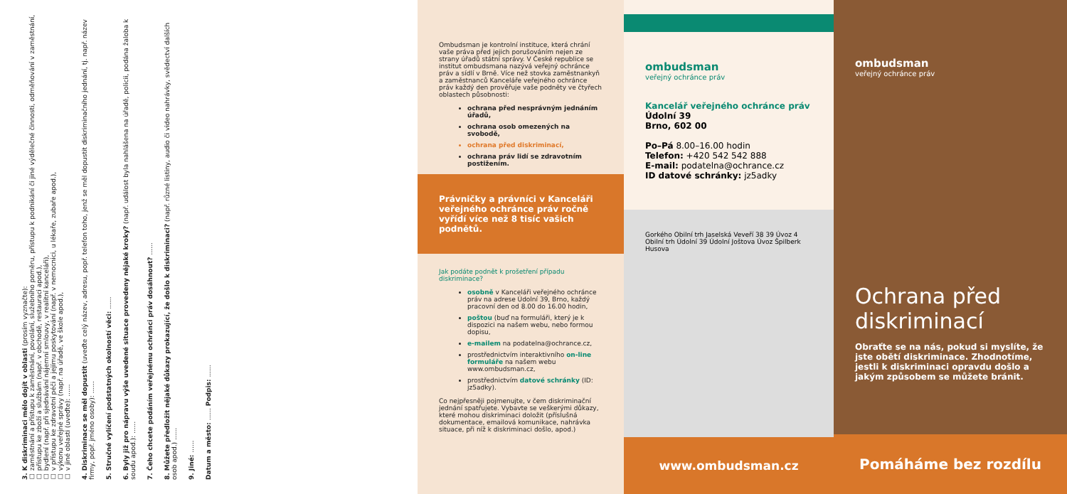3. K diskriminaci mělo dojít v oblasti (prosím vyznačte):
☐ zaměstnání a přístupu k zaměstnání, povolání, služebního poměru, přístupu k podnikání či jiné výdělečné činnosti, odměňování v zaměstnání,
☐ přístupu ke zboží a službám (např. v obchodě, restauraci apod.),
☐ bydlení (např. při sjednávání nájemní smlouvy, v realitní kanceláři),
☐ v přístupu ke zdravotní péči a jejímu poskytování (např. v nemocnici, u lékaře, zubaře apod.),
☐ výkonu veřejné správy (např. na úřadě, ve škole apod.),
☐ v jiné oblasti (uveďte): ......
4. Diskriminace se měl dopustit (uveďte celý název, adresu, popř. telefon toho, jenž se měl dopustit diskriminačního jednání, tj. např. název firmy, popř. jméno osoby): ......
5. Stručné vylíčení podstatných okolností věci: ......
6. Byly již pro nápravu výše uvedené situace provedeny nějaké kroky? (např. událost byla nahlášena na úřadě, policii, podána žaloba k soudu apod.): ......
7. Čeho chcete podáním veřejnému ochránci práv dosáhnout? ......
8. Můžete předložit nějaké důkazy prokazující, že došlo k diskriminaci? (např. různé listiny, audio či video nahrávky, svědectví dalších osob apod.) ......
9. Jiné: ......
Datum a město: ...... Podpis: ......
Ombudsman je kontrolní instituce, která chrání vaše práva před jejich porušováním nejen ze strany úřadů státní správy. V České republice se institut ombudsmana nazývá veřejný ochránce práv a sídlí v Brně. Více než stovka zaměstnankyň a zaměstnanců Kanceláře veřejného ochránce práv každý den prověřuje vaše podněty ve čtyřech oblastech působnosti:
ochrana před nesprávným jednáním úřadů,
ochrana osob omezených na svobodě,
ochrana před diskriminací,
ochrana práv lidí se zdravotním postižením.
Právničky a právníci v Kanceláři veřejného ochránce práv ročně vyřídí více než 8 tisíc vašich podnětů.
Jak podáte podnět k prošetření případu diskriminace?
osobně v Kanceláři veřejného ochránce práv na adrese Údolní 39, Brno, každý pracovní den od 8.00 do 16.00 hodin,
poštou (buď na formuláři, který je k dispozici na našem webu, nebo formou dopisu,
e-mailem na podatelna@ochrance.cz,
prostřednictvím interaktivního on-line formuláře na našem webu www.ombudsman.cz,
prostřednictvím datové schránky (ID: jz5adky).
Co nejpřesněji pojmenujte, v čem diskriminační jednání spatřujete. Vybavte se veškerými důkazy, které mohou diskriminaci doložit (příslušná dokumentace, emailová komunikace, nahrávka situace, při níž k diskriminaci došlo, apod.)
ombudsman
veřejný ochránce práv
Kancelář veřejného ochránce práv
Údolní 39
Brno, 602 00
Po–Pá 8.00–16.00 hodin
Telefon: +420 542 542 888
E-mail: podatelna@ochrance.cz
ID datové schránky: jz5adky
Gorkého Obilní trh Jaselská Veveří 38 39 Úvoz 4 Obilní trh Údolní 39 Údolní Joštova Úvoz Špilberk Husova
www.ombudsman.cz
ombudsman
veřejný ochránce práv
Ochrana před diskriminací
Obraťte se na nás, pokud si myslíte, že jste obětí diskriminace. Zhodnotíme, jestli k diskriminaci opravdu došlo a jakým způsobem se můžete bránit.
Pomáháme bez rozdílu